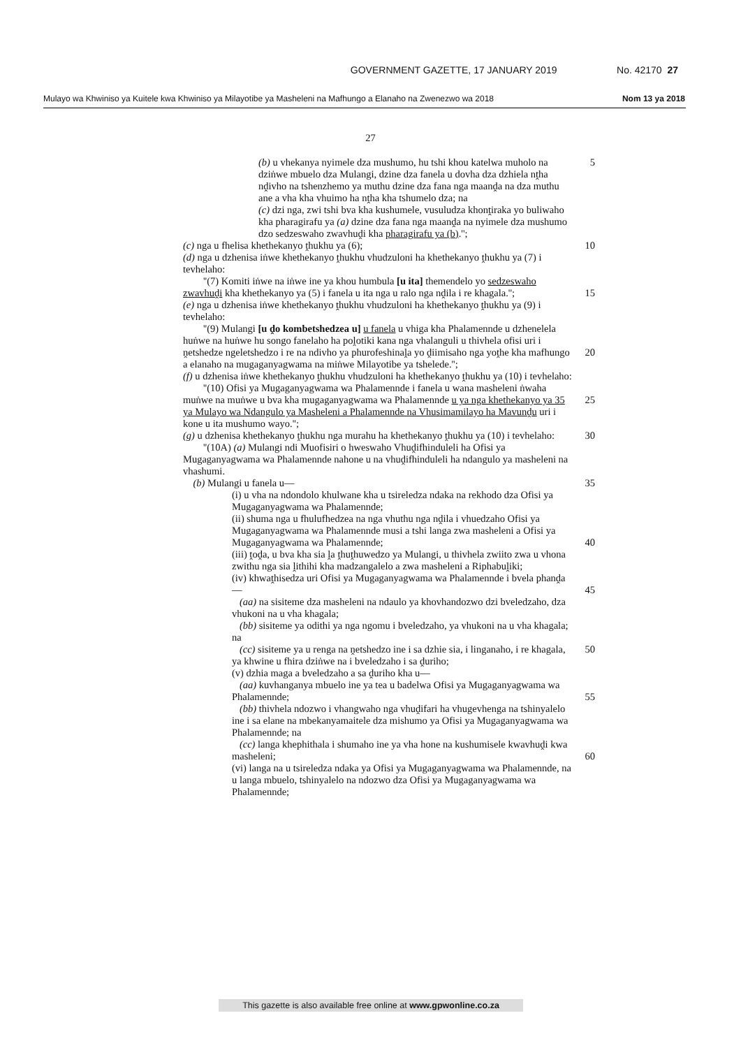GOVERNMENT GAZETTE, 17 JANUARY 2019 No. 42170 27
Mulayo wa Khwiniso ya Kuitele kwa Khwiniso ya Milayotibe ya Masheleni na Mafhungo a Elanaho na Zwenezwo wa 2018 Nom 13 ya 2018
27
(b) u vhekanya nyimele dza mushumo, hu tshi khou katelwa muholo na dziṅwe mbuelo dza Mulangi, dzine dza fanela u dovha dza dzhiela nṱha nḓivho na tshenzhemo ya muthu dzine dza fana nga maanḓa na dza muthu ane a vha kha vhuimo ha nṱha kha tshumelo dza; na
5
(c) dzi nga, zwi tshi bva kha kushumele, vusuludza khonṱiraka yo buliwaho kha pharagirafu ya (a) dzine dza fana nga maanḓa na nyimele dza mushumo dzo sedzeswaho zwavhuḓi kha pharagirafu ya (b).'';
(c) nga u fhelisa khethekanyo ṱhukhu ya (6);
10
(d) nga u dzhenisa iṅwe khethekanyo ṱhukhu vhudzuloni ha khethekanyo ṱhukhu ya (7) i tevhelaho:
''(7) Komiti iṅwe na iṅwe ine ya khou humbula [u ita] themendelo yo sedzeswaho zwavhuḓi kha khethekanyo ya (5) i fanela u ita nga u ralo nga nḓila i re khagala.'';
15
(e) nga u dzhenisa iṅwe khethekanyo ṱhukhu vhudzuloni ha khethekanyo ṱhukhu ya (9) i tevhelaho:
''(9) Mulangi [u ḓo kombetshedzea u] u fanela u vhiga kha Phalamennde u dzhenelela huṅwe na huṅwe hu songo fanelaho ha poḽotiki kana nga vhalanguli u thivhela ofisi uri i ṋetshedze ngeletshedzo i re na ndivho ya phurofeshinaḽa yo ḓiimisaho nga yoṱhe kha mafhungo a elanaho na mugaganyagwama na miṅwe Milayotibe ya tshelede.'';
20
(f) u dzhenisa iṅwe khethekanyo ṱhukhu vhudzuloni ha khethekanyo ṱhukhu ya (10) i tevhelaho:
''(10) Ofisi ya Mugaganyagwama wa Phalamennde i fanela u wana masheleni ṅwaha muṅwe na muṅwe u bva kha mugaganyagwama wa Phalamennde u ya nga khethekanyo ya 35 ya Mulayo wa Ndangulo ya Masheleni a Phalamennde na Vhusimamilayo ha Mavunḓu uri i kone u ita mushumo wayo.'';
25
(g) u dzhenisa khethekanyo ṱhukhu nga murahu ha khethekanyo ṱhukhu ya (10) i tevhelaho:
''(10A) (a) Mulangi ndi Muofisiri o hweswaho Vhuḓifhinduleli ha Ofisi ya Mugaganyagwama wa Phalamennde nahone u na vhuḓifhinduleli ha ndangulo ya masheleni na vhashumi.
(b) Mulangi u fanela u—
30
35
(i) u vha na ndondolo khulwane kha u tsireledza ndaka na rekhodo dza Ofisi ya Mugaganyagwama wa Phalamennde;
(ii) shuma nga u fhulufhedzea na nga vhuthu nga nḓila i vhuedzaho Ofisi ya Mugaganyagwama wa Phalamennde musi a tshi langa zwa masheleni a Ofisi ya Mugaganyagwama wa Phalamennde;
40
(iii) ṱoḓa, u bva kha sia ḽa ṱhuṱhuwedzo ya Mulangi, u thivhela zwiito zwa u vhona zwithu nga sia ḽithihi kha madzangalelo a zwa masheleni a Riphabuḽiki;
(iv) khwaṱhisedza uri Ofisi ya Mugaganyagwama wa Phalamennde i bvela phanḓa—
(aa) na sisiteme dza masheleni na ndaulo ya khovhandozwo dzi bveledzaho, dza vhukoni na u vha khagala;
(bb) sisiteme ya odithi ya nga ngomu i bveledzaho, ya vhukoni na u vha khagala; na
(cc) sisiteme ya u renga na ṋetshedzo ine i sa dzhie sia, i linganaho, i re khagala, ya khwine u fhira dziṅwe na i bveledzaho i sa ḓuriho;
45
50
(v) dzhia maga a bveledzaho a sa ḓuriho kha u—
(aa) kuvhanganya mbuelo ine ya tea u badelwa Ofisi ya Mugaganyagwama wa Phalamennde;
(bb) thivhela ndozwo i vhangwaho nga vhuḓifari ha vhugevhenga na tshinyalelo ine i sa elane na mbekanyamaitele dza mishumo ya Ofisi ya Mugaganyagwama wa Phalamennde; na
(cc) langa khephithala i shumaho ine ya vha hone na kushumisele kwavhuḓi kwa masheleni;
55
60
(vi) langa na u tsireledza ndaka ya Ofisi ya Mugaganyagwama wa Phalamennde, na u langa mbuelo, tshinyalelo na ndozwo dza Ofisi ya Mugaganyagwama wa Phalamennde;
This gazette is also available free online at www.gpwonline.co.za